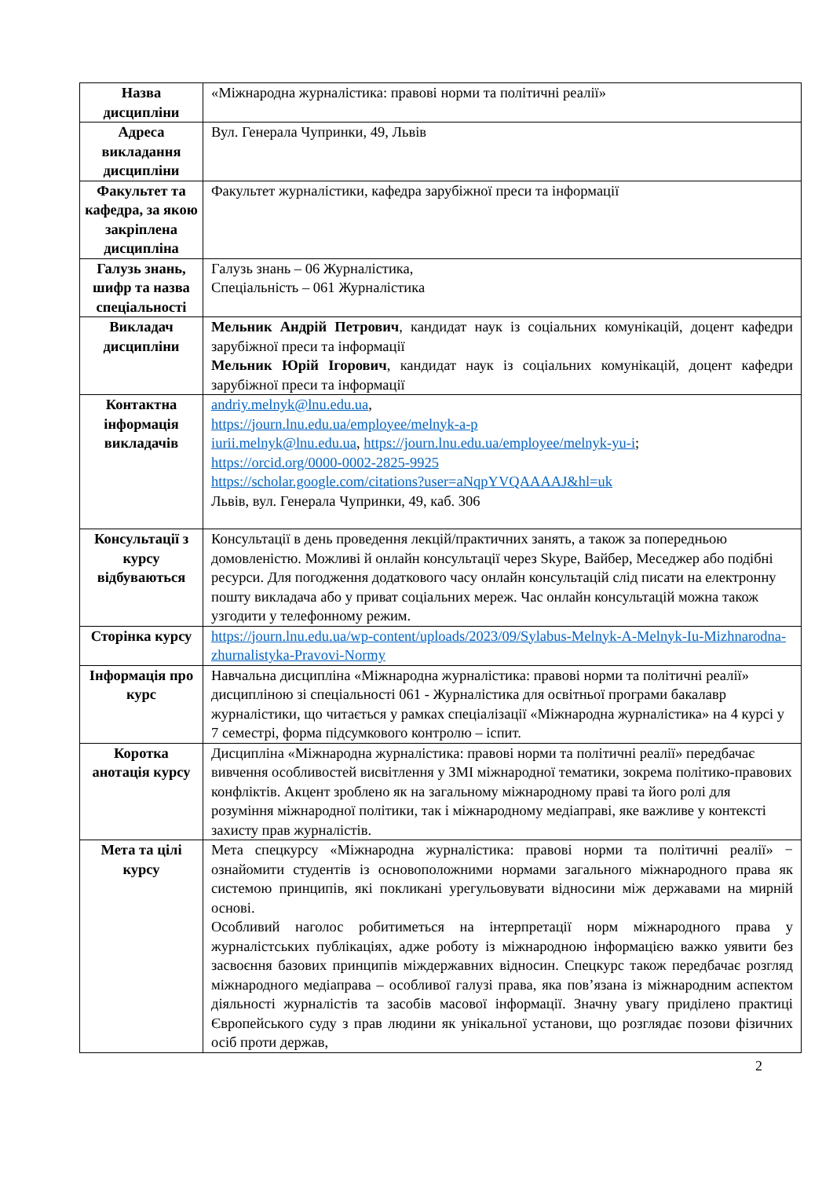| Назва дисципліни | «Міжнародна журналістика: правові норми та політичні реалії» |
| Адреса викладання дисципліни | Вул. Генерала Чупринки, 49, Львів |
| Факультет та кафедра, за якою закріплена дисципліна | Факультет журналістики, кафедра зарубіжної преси та інформації |
| Галузь знань, шифр та назва спеціальності | Галузь знань – 06 Журналістика, Спеціальність – 061 Журналістика |
| Викладач дисципліни | Мельник Андрій Петрович , кандидат наук із соціальних комунікацій, доцент кафедри зарубіжної преси та інформації Мельник Юрій Ігорович , кандидат наук із соціальних комунікацій, доцент кафедри зарубіжної преси та інформації |
| Контактна інформація викладачів | andriy.melnyk@lnu.edu.ua , https://journ.lnu.edu.ua/employee/melnyk-a-p iurii.melnyk@lnu.edu.ua , https://journ.lnu.edu.ua/employee/melnyk-yu-i ; https://orcid.org/0000-0002-2825-9925 https://scholar.google.com/citations?user=aNqpYVQAAAAJ&hl=uk Львів, вул. Генерала Чупринки, 49, каб. 306 |
| Консультації з курсу відбуваються | Консультації в день проведення лекцій/практичних занять, а також за попередньою домовленістю. Можливі й онлайн консультації через Skype, Вайбер, Меседжер або подібні ресурси. Для погодження додаткового часу онлайн консультацій слід писати на електронну пошту викладача або у приват соціальних мереж. Час онлайн консультацій можна також узгодити у телефонному режим. |
| Сторінка курсу | https://journ.lnu.edu.ua/wp-content/uploads/2023/09/Sylabus-Melnyk-A-Melnyk-Iu-Mizhnarodna-zhurnalistyka-Pravovi-Normy |
| Інформація про курс | Навчальна дисципліна «Міжнародна журналістика: правові норми та політичні реалії» дисципліною зі спеціальності 061 - Журналістика для освітньої програми бакалавр журналістики, що читається у рамках спеціалізації «Міжнародна журналістика» на 4 курсі у 7 семестрі, форма підсумкового контролю – іспит. |
| Коротка анотація курсу | Дисципліна «Міжнародна журналістика: правові норми та політичні реалії» передбачає вивчення особливостей висвітлення у ЗМІ міжнародної тематики, зокрема політико-правових конфліктів. Акцент зроблено як на загальному міжнародному праві та його ролі для розуміння міжнародної політики, так і міжнародному медіаправі, яке важливе у контексті захисту прав журналістів. |
| Мета та цілі курсу | Мета спецкурсу «Міжнародна журналістика: правові норми та політичні реалії» − ознайомити студентів із основоположними нормами загального міжнародного права як системою принципів, які покликані урегульовувати відносини між державами на мирній основі. Особливий наголос робитиметься на інтерпретації норм міжнародного права у журналістських публікаціях, адже роботу із міжнародною інформацією важко уявити без засвоєння базових принципів міждержавних відносин. Спецкурс також передбачає розгляд міжнародного медіаправа – особливої галузі права, яка пов’язана із міжнародним аспектом діяльності журналістів та засобів масової інформації. Значну увагу приділено практиці Європейського суду з прав людини як унікальної установи, що розглядає позови фізичних осіб проти держав, |
2